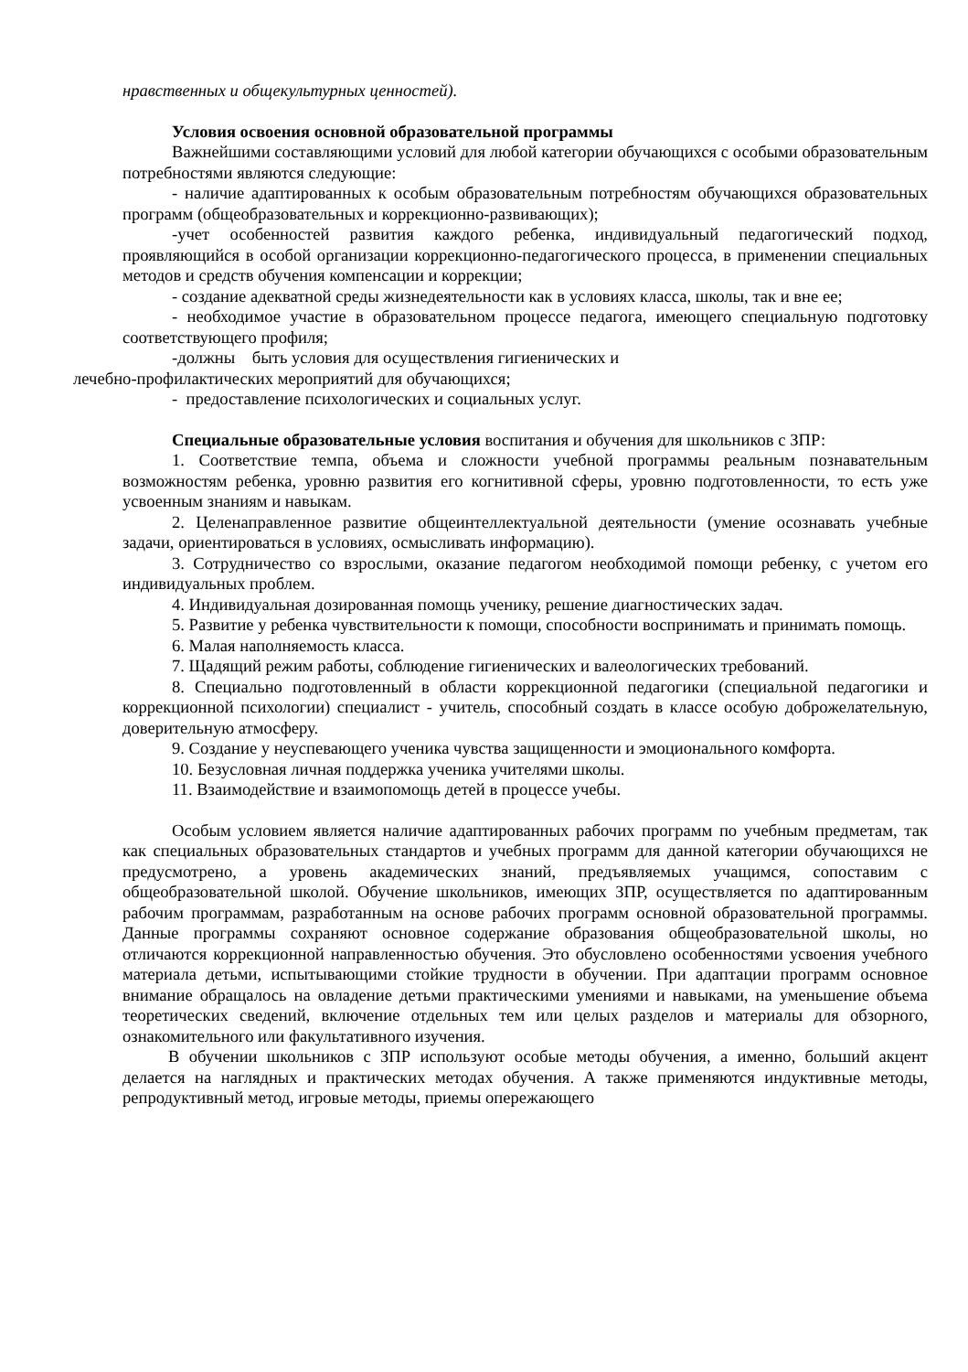нравственных и общекультурных ценностей).
Условия освоения основной образовательной программы
Важнейшими составляющими условий для любой категории обучающихся с особыми образовательным потребностями являются следующие:
- наличие адаптированных к особым образовательным потребностям обучающихся образовательных программ (общеобразовательных и коррекционно-развивающих);
-учет особенностей развития каждого ребенка, индивидуальный педагогический подход, проявляющийся в особой организации коррекционно-педагогического процесса, в применении специальных методов и средств обучения компенсации и коррекции;
- создание адекватной среды жизнедеятельности как в условиях класса, школы, так и вне ее;
- необходимое участие в образовательном процессе педагога, имеющего специальную подготовку соответствующего профиля;
-должны быть условия для осуществления гигиенических и
лечебно-профилактических мероприятий для обучающихся;
- предоставление психологических и социальных услуг.
Специальные образовательные условия воспитания и обучения для школьников с ЗПР:
1. Соответствие темпа, объема и сложности учебной программы реальным познавательным возможностям ребенка, уровню развития его когнитивной сферы, уровню подготовленности, то есть уже усвоенным знаниям и навыкам.
2. Целенаправленное развитие общеинтеллектуальной деятельности (умение осознавать учебные задачи, ориентироваться в условиях, осмысливать информацию).
3. Сотрудничество со взрослыми, оказание педагогом необходимой помощи ребенку, с учетом его индивидуальных проблем.
4. Индивидуальная дозированная помощь ученику, решение диагностических задач.
5. Развитие у ребенка чувствительности к помощи, способности воспринимать и принимать помощь.
6. Малая наполняемость класса.
7. Щадящий режим работы, соблюдение гигиенических и валеологических требований.
8. Специально подготовленный в области коррекционной педагогики (специальной педагогики и коррекционной психологии) специалист - учитель, способный создать в классе особую доброжелательную, доверительную атмосферу.
9. Создание у неуспевающего ученика чувства защищенности и эмоционального комфорта.
10. Безусловная личная поддержка ученика учителями школы.
11. Взаимодействие и взаимопомощь детей в процессе учебы.
Особым условием является наличие адаптированных рабочих программ по учебным предметам, так как специальных образовательных стандартов и учебных программ для данной категории обучающихся не предусмотрено, а уровень академических знаний, предъявляемых учащимся, сопоставим с общеобразовательной школой. Обучение школьников, имеющих ЗПР, осуществляется по адаптированным рабочим программам, разработанным на основе рабочих программ основной образовательной программы. Данные программы сохраняют основное содержание образования общеобразовательной школы, но отличаются коррекционной направленностью обучения. Это обусловлено особенностями усвоения учебного материала детьми, испытывающими стойкие трудности в обучении. При адаптации программ основное внимание обращалось на овладение детьми практическими умениями и навыками, на уменьшение объема теоретических сведений, включение отдельных тем или целых разделов и материалы для обзорного, ознакомительного или факультативного изучения.
В обучении школьников с ЗПР используют особые методы обучения, а именно, больший акцент делается на наглядных и практических методах обучения. А также применяются индуктивные методы, репродуктивный метод, игровые методы, приемы опережающего